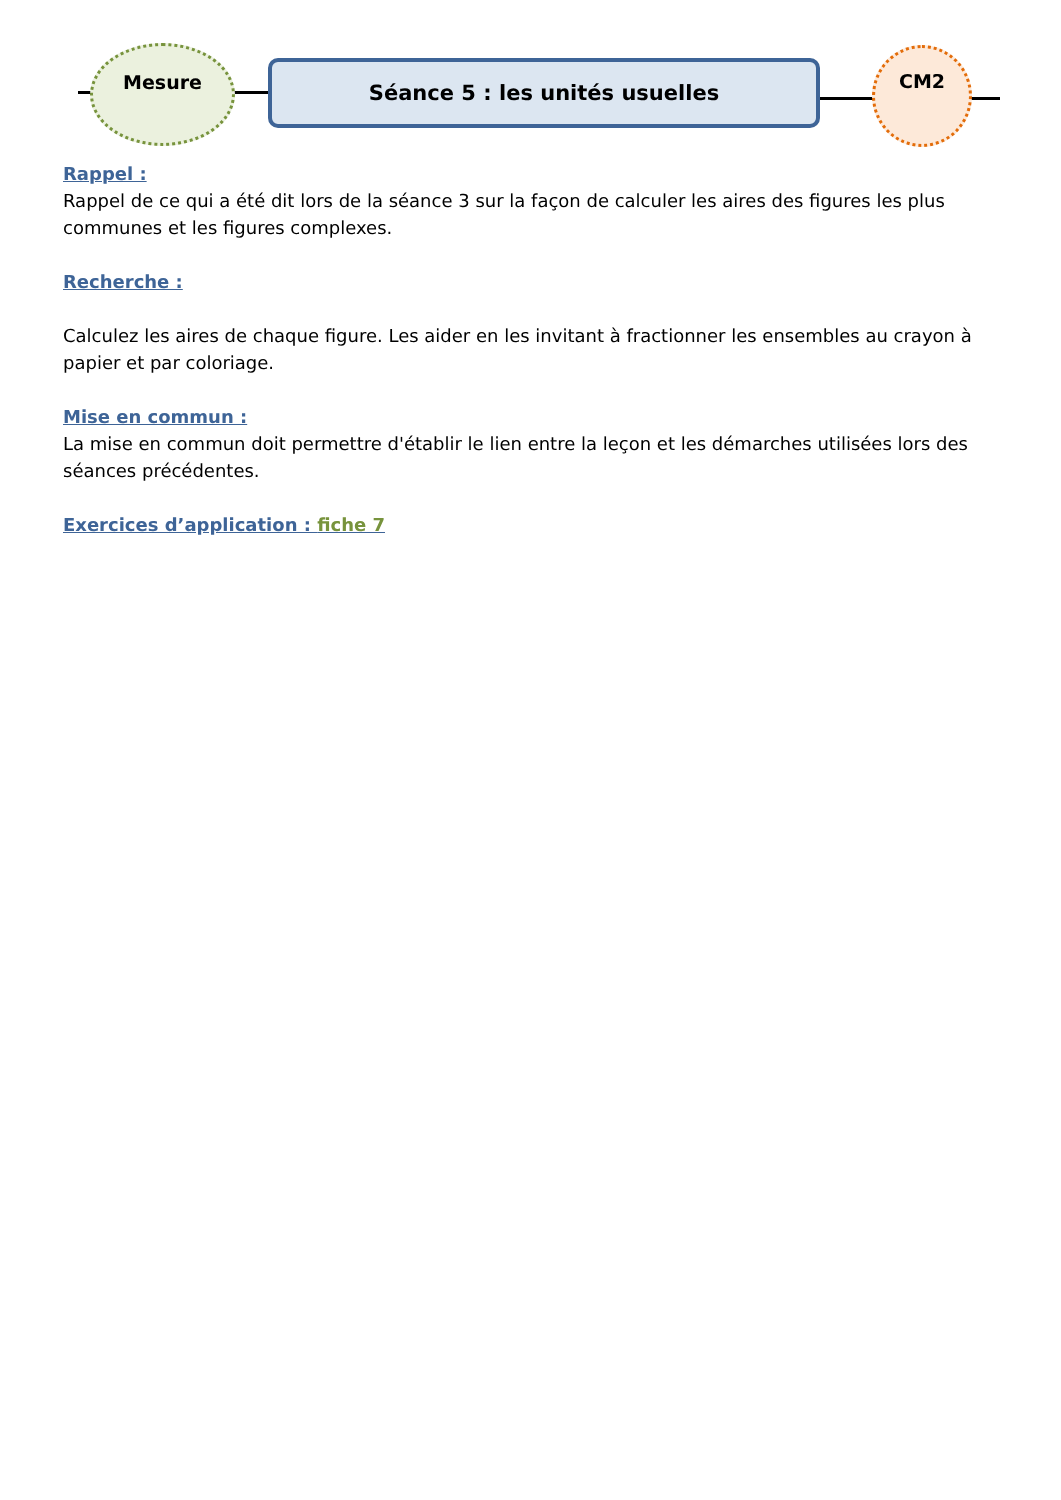Mesure
Séance 5 : les unités usuelles
CM2
Rappel :
Rappel de ce qui a été dit lors de la séance 3 sur la façon de calculer les aires des figures les plus communes et les figures complexes.
Recherche :
Calculez les aires de chaque figure. Les aider en les invitant à fractionner les ensembles au crayon à papier et par coloriage.
Mise en commun :
La mise en commun doit permettre d'établir le lien entre la leçon et les démarches utilisées lors des séances précédentes.
Exercices d’application : fiche 7